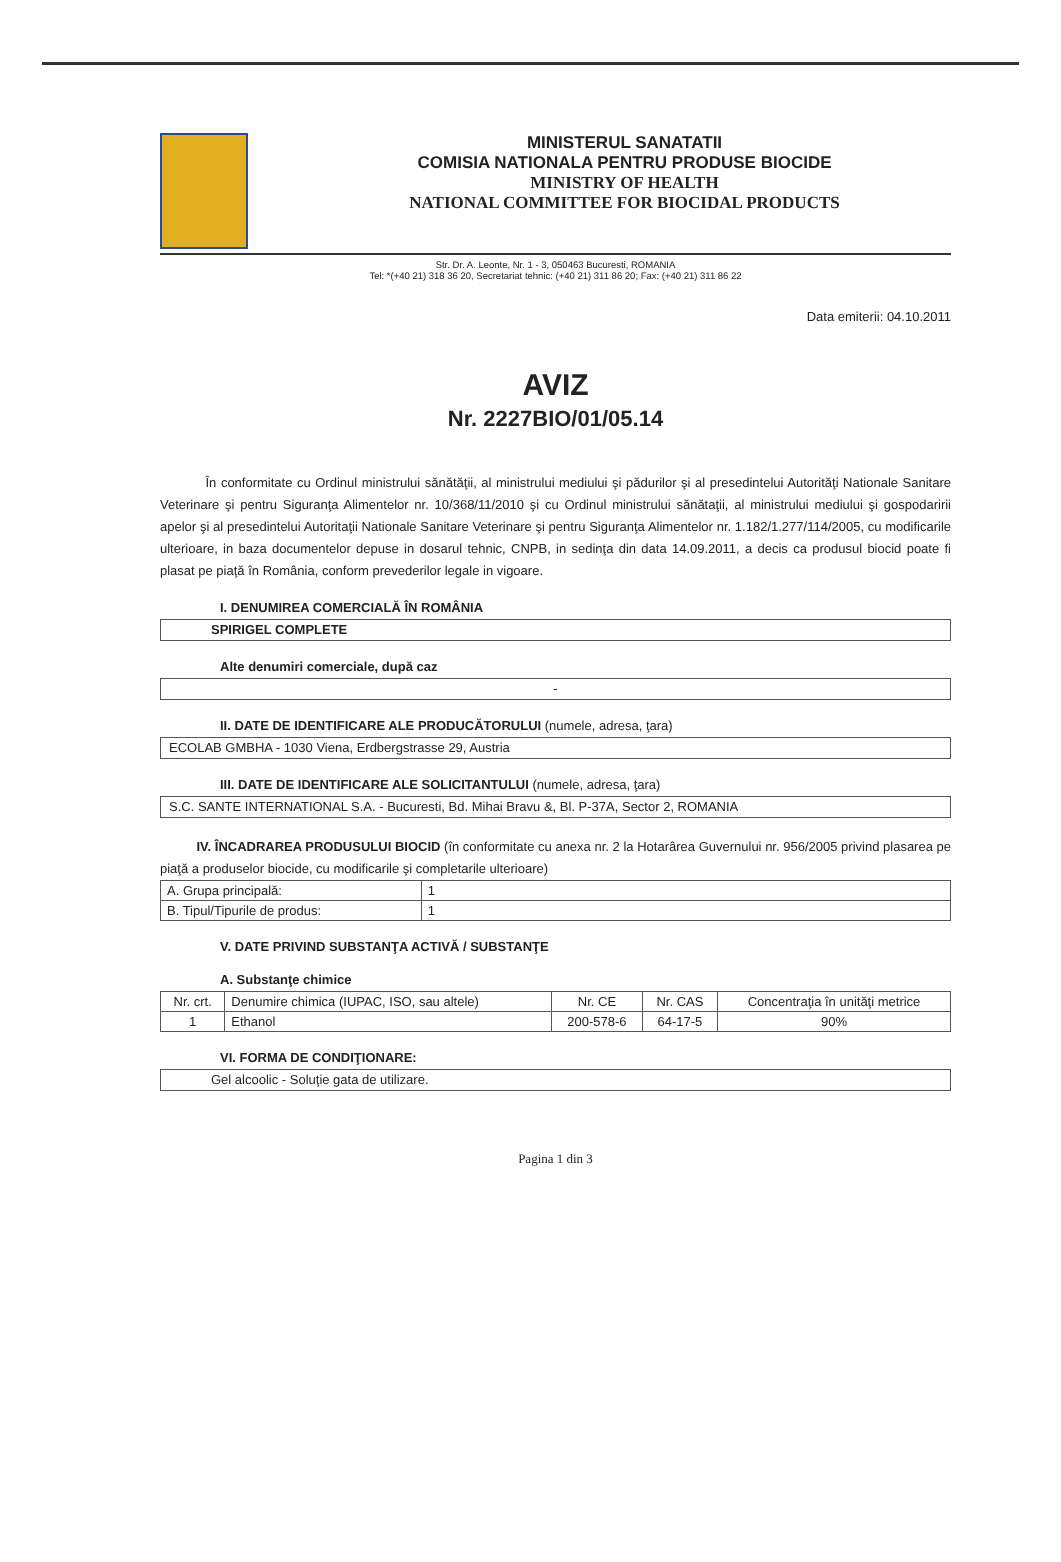MINISTERUL SANATATII
COMISIA NATIONALA PENTRU PRODUSE BIOCIDE
MINISTRY OF HEALTH
NATIONAL COMMITTEE FOR BIOCIDAL PRODUCTS
Str. Dr. A. Leonte, Nr. 1 - 3, 050463 Bucuresti, ROMANIA
Tel: *(+40 21) 318 36 20, Secretariat tehnic: (+40 21) 311 86 20; Fax: (+40 21) 311 86 22
Data emiterii: 04.10.2011
AVIZ
Nr. 2227BIO/01/05.14
În conformitate cu Ordinul ministrului sănătăţii, al ministrului mediului şi pădurilor şi al presedintelui Autorităţi Nationale Sanitare Veterinare şi pentru Siguranţa Alimentelor nr. 10/368/11/2010 şi cu Ordinul ministrului sănătaţii, al ministrului mediului şi gospodaririi apelor şi al presedintelui Autoritaţii Nationale Sanitare Veterinare şi pentru Siguranţa Alimentelor nr. 1.182/1.277/114/2005, cu modificarile ulterioare, in baza documentelor depuse in dosarul tehnic, CNPB, in sedinţa din data 14.09.2011, a decis ca produsul biocid poate fi plasat pe piaţă în România, conform prevederilor legale in vigoare.
I. DENUMIREA COMERCIALĂ ÎN ROMÂNIA
SPIRIGEL COMPLETE
Alte denumiri comerciale, după caz
-
II. DATE DE IDENTIFICARE ALE PRODUCĂTORULUI (numele, adresa, ţara)
ECOLAB GMBHA - 1030 Viena, Erdbergstrasse 29, Austria
III. DATE DE IDENTIFICARE ALE SOLICITANTULUI (numele, adresa, ţara)
S.C. SANTE INTERNATIONAL S.A. - Bucuresti, Bd. Mihai Bravu &, Bl. P-37A, Sector 2, ROMANIA
IV. ÎNCADRAREA PRODUSULUI BIOCID (în conformitate cu anexa nr. 2 la Hotarârea Guvernului nr. 956/2005 privind plasarea pe piaţă a produselor biocide, cu modificarile şi completarile ulterioare)
| A. Grupa principală: | 1 |
| B. Tipul/Tipurile de produs: | 1 |
V. DATE PRIVIND SUBSTANŢA ACTIVĂ / SUBSTANŢE
A. Substanţe chimice
| Nr. crt. | Denumire chimica (IUPAC, ISO, sau altele) | Nr. CE | Nr. CAS | Concentraţia în unităţi metrice |
| --- | --- | --- | --- | --- |
| 1 | Ethanol | 200-578-6 | 64-17-5 | 90% |
VI. FORMA DE CONDIŢIONARE:
Gel alcoolic - Soluţie gata de utilizare.
Pagina 1 din 3